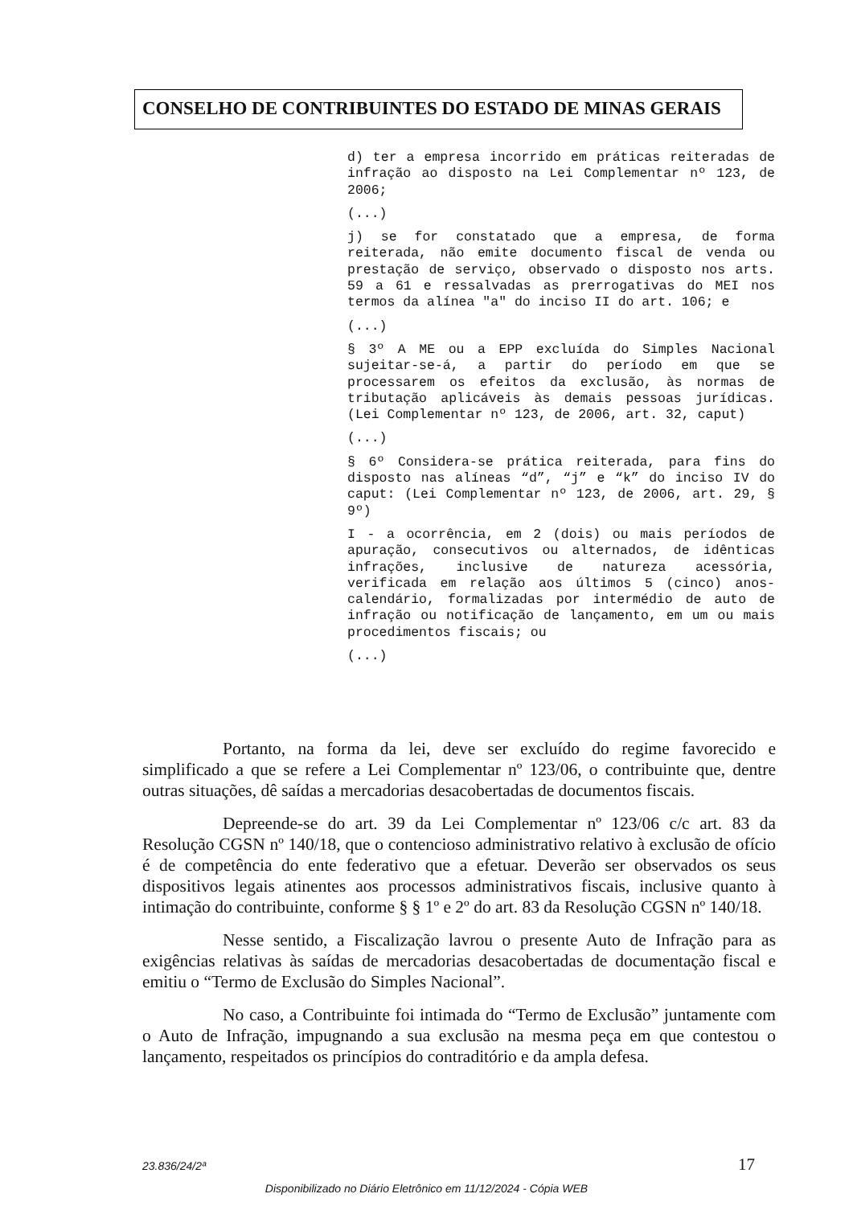CONSELHO DE CONTRIBUINTES DO ESTADO DE MINAS GERAIS
d) ter a empresa incorrido em práticas reiteradas de infração ao disposto na Lei Complementar nº 123, de 2006;
(...)
j) se for constatado que a empresa, de forma reiterada, não emite documento fiscal de venda ou prestação de serviço, observado o disposto nos arts. 59 a 61 e ressalvadas as prerrogativas do MEI nos termos da alínea "a" do inciso II do art. 106; e
(...)
§ 3º A ME ou a EPP excluída do Simples Nacional sujeitar-se-á, a partir do período em que se processarem os efeitos da exclusão, às normas de tributação aplicáveis às demais pessoas jurídicas. (Lei Complementar nº 123, de 2006, art. 32, caput)
(...)
§ 6º Considera-se prática reiterada, para fins do disposto nas alíneas “d”, “j” e “k” do inciso IV do caput: (Lei Complementar nº 123, de 2006, art. 29, § 9º)
I - a ocorrência, em 2 (dois) ou mais períodos de apuração, consecutivos ou alternados, de idênticas infrações, inclusive de natureza acessória, verificada em relação aos últimos 5 (cinco) anos-calendário, formalizadas por intermédio de auto de infração ou notificação de lançamento, em um ou mais procedimentos fiscais; ou
(...)
Portanto, na forma da lei, deve ser excluído do regime favorecido e simplificado a que se refere a Lei Complementar nº 123/06, o contribuinte que, dentre outras situações, dê saídas a mercadorias desacobertadas de documentos fiscais.
Depreende-se do art. 39 da Lei Complementar nº 123/06 c/c art. 83 da Resolução CGSN nº 140/18, que o contencioso administrativo relativo à exclusão de ofício é de competência do ente federativo que a efetuar. Deverão ser observados os seus dispositivos legais atinentes aos processos administrativos fiscais, inclusive quanto à intimação do contribuinte, conforme § § 1º e 2º do art. 83 da Resolução CGSN nº 140/18.
Nesse sentido, a Fiscalização lavrou o presente Auto de Infração para as exigências relativas às saídas de mercadorias desacobertadas de documentação fiscal e emitiu o “Termo de Exclusão do Simples Nacional”.
No caso, a Contribuinte foi intimada do “Termo de Exclusão” juntamente com o Auto de Infração, impugnando a sua exclusão na mesma peça em que contestou o lançamento, respeitados os princípios do contraditório e da ampla defesa.
23.836/24/2ª 17
Disponibilizado no Diário Eletrônico em 11/12/2024 - Cópia WEB